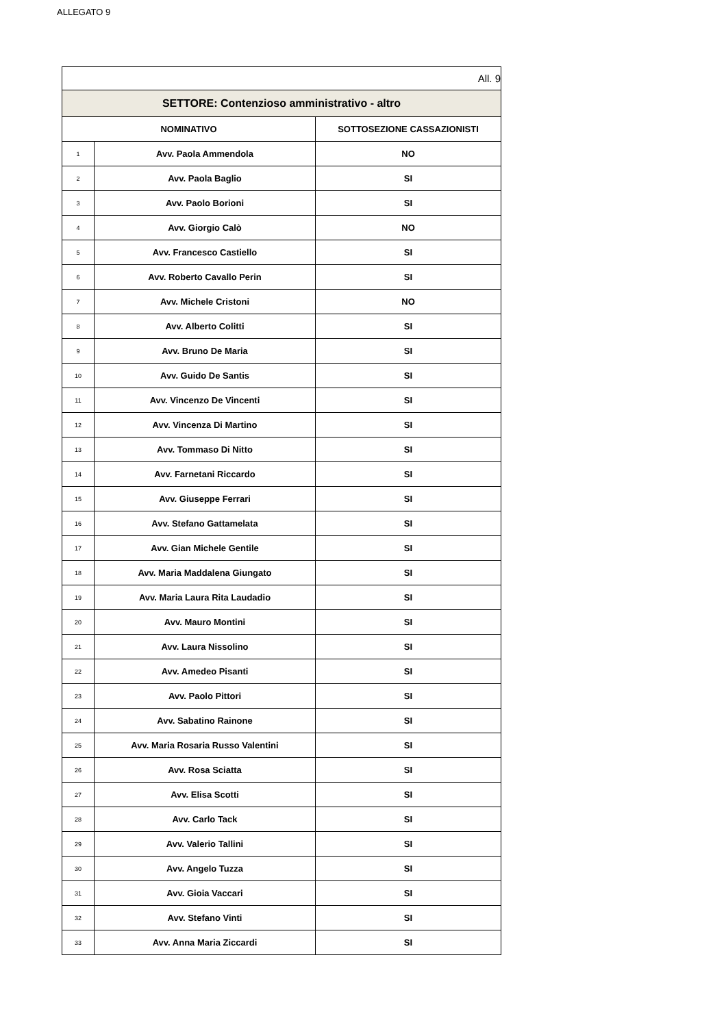ALLEGATO 9
| All. 9 | | |
| SETTORE: Contenzioso amministrativo - altro | | |
| NOMINATIVO | | SOTTOSEZIONE CASSAZIONISTI |
| 1 | Avv. Paola Ammendola | NO |
| 2 | Avv. Paola Baglio | SI |
| 3 | Avv. Paolo Borioni | SI |
| 4 | Avv. Giorgio Calò | NO |
| 5 | Avv. Francesco Castiello | SI |
| 6 | Avv. Roberto Cavallo Perin | SI |
| 7 | Avv. Michele Cristoni | NO |
| 8 | Avv. Alberto Colitti | SI |
| 9 | Avv. Bruno De Maria | SI |
| 10 | Avv. Guido De Santis | SI |
| 11 | Avv. Vincenzo De Vincenti | SI |
| 12 | Avv. Vincenza Di Martino | SI |
| 13 | Avv. Tommaso Di Nitto | SI |
| 14 | Avv. Farnetani Riccardo | SI |
| 15 | Avv. Giuseppe Ferrari | SI |
| 16 | Avv. Stefano Gattamelata | SI |
| 17 | Avv. Gian Michele Gentile | SI |
| 18 | Avv. Maria Maddalena Giungato | SI |
| 19 | Avv. Maria Laura Rita Laudadio | SI |
| 20 | Avv. Mauro Montini | SI |
| 21 | Avv. Laura Nissolino | SI |
| 22 | Avv. Amedeo Pisanti | SI |
| 23 | Avv. Paolo Pittori | SI |
| 24 | Avv. Sabatino Rainone | SI |
| 25 | Avv. Maria Rosaria Russo Valentini | SI |
| 26 | Avv. Rosa Sciatta | SI |
| 27 | Avv. Elisa Scotti | SI |
| 28 | Avv. Carlo Tack | SI |
| 29 | Avv. Valerio Tallini | SI |
| 30 | Avv. Angelo Tuzza | SI |
| 31 | Avv. Gioia Vaccari | SI |
| 32 | Avv. Stefano Vinti | SI |
| 33 | Avv. Anna Maria Ziccardi | SI |